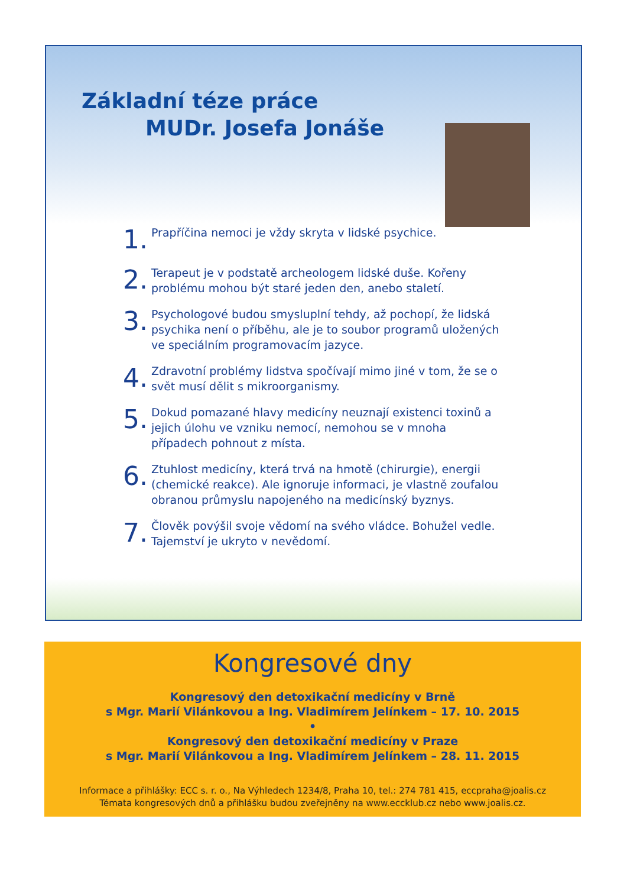Základní téze práce
MUDr. Josefa Jonáše
1. Prapříčina nemoci je vždy skryta v lidské psychice.
2. Terapeut je v podstatě archeologem lidské duše. Kořeny problému mohou být staré jeden den, anebo staletí.
3. Psychologové budou smysluplní tehdy, až pochopí, že lidská psychika není o příběhu, ale je to soubor programů uložených ve speciálním programovacím jazyce.
4. Zdravotní problémy lidstva spočívají mimo jiné v tom, že se o svět musí dělit s mikroorganismy.
5. Dokud pomazané hlavy medicíny neuznají existenci toxinů a jejich úlohu ve vzniku nemocí, nemohou se v mnoha případech pohnout z místa.
6. Ztuhlost medicíny, která trvá na hmotě (chirurgie), energii (chemické reakce). Ale ignoruje informaci, je vlastně zoufalou obranou průmyslu napojeného na medicínský byznys.
7. Člověk povýšil svoje vědomí na svého vládce. Bohužel vedle. Tajemství je ukryto v nevědomí.
Kongresové dny
Kongresový den detoxikační medicíny v Brně
s Mgr. Marií Vilánkovou a Ing. Vladimírem Jelínkem – 17. 10. 2015
•
Kongresový den detoxikační medicíny v Praze
s Mgr. Marií Vilánkovou a Ing. Vladimírem Jelínkem – 28. 11. 2015
Informace a přihlášky: ECC s. r. o., Na Výhledech 1234/8, Praha 10, tel.: 274 781 415, eccpraha@joalis.cz
Témata kongresových dnů a přihlášku budou zveřejněny na www.eccklub.cz nebo www.joalis.cz.